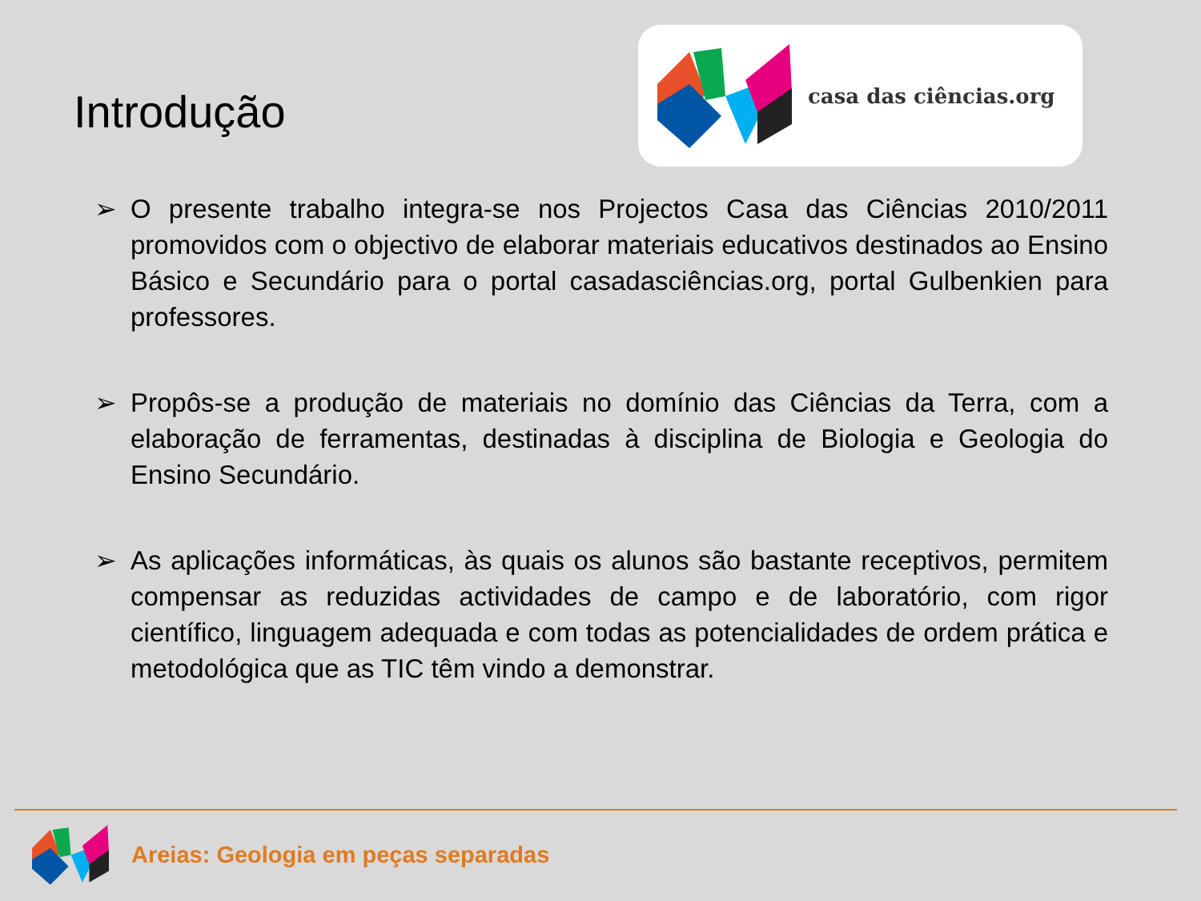Introdução
casa das ciências.org
➢ O presente trabalho integra-se nos Projectos Casa das Ciências 2010/2011 promovidos com o objectivo de elaborar materiais educativos destinados ao Ensino Básico e Secundário para o portal casadasciências.org, portal Gulbenkien para professores.
➢ Propôs-se a produção de materiais no domínio das Ciências da Terra, com a elaboração de ferramentas, destinadas à disciplina de Biologia e Geologia do Ensino Secundário.
➢ As aplicações informáticas, às quais os alunos são bastante receptivos, permitem compensar as reduzidas actividades de campo e de laboratório, com rigor científico, linguagem adequada e com todas as potencialidades de ordem prática e metodológica que as TIC têm vindo a demonstrar.
Areias: Geologia em peças separadas